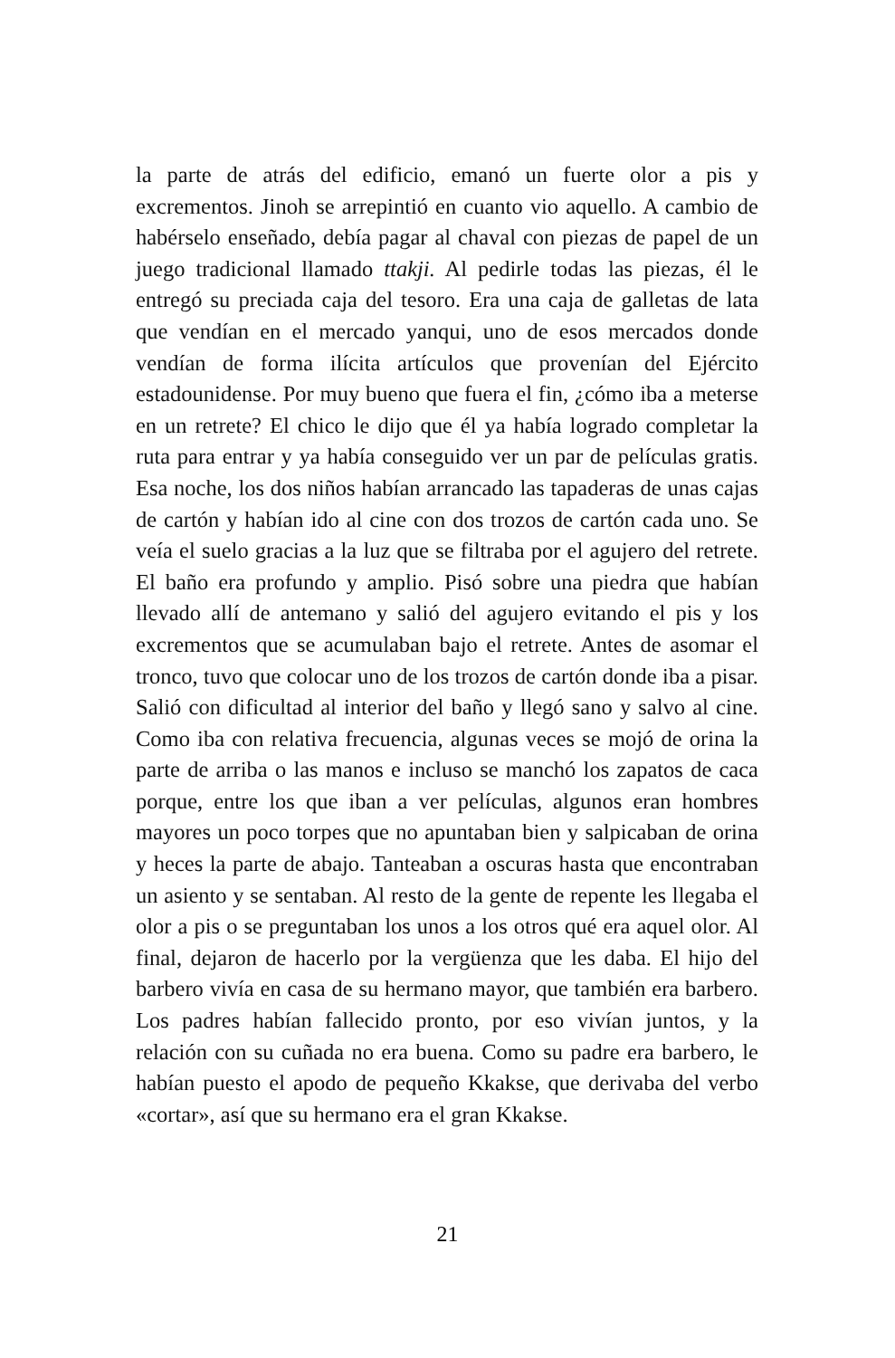la parte de atrás del edificio, emanó un fuerte olor a pis y excrementos. Jinoh se arrepintió en cuanto vio aquello. A cambio de habérselo enseñado, debía pagar al chaval con piezas de papel de un juego tradicional llamado ttakji. Al pedirle todas las piezas, él le entregó su preciada caja del tesoro. Era una caja de galletas de lata que vendían en el mercado yanqui, uno de esos mercados donde vendían de forma ilícita artículos que provenían del Ejército estadounidense. Por muy bueno que fuera el fin, ¿cómo iba a meterse en un retrete? El chico le dijo que él ya había logrado completar la ruta para entrar y ya había conseguido ver un par de películas gratis. Esa noche, los dos niños habían arrancado las tapaderas de unas cajas de cartón y habían ido al cine con dos trozos de cartón cada uno. Se veía el suelo gracias a la luz que se filtraba por el agujero del retrete. El baño era profundo y amplio. Pisó sobre una piedra que habían llevado allí de antemano y salió del agujero evitando el pis y los excrementos que se acumulaban bajo el retrete. Antes de asomar el tronco, tuvo que colocar uno de los trozos de cartón donde iba a pisar. Salió con dificultad al interior del baño y llegó sano y salvo al cine. Como iba con relativa frecuencia, algunas veces se mojó de orina la parte de arriba o las manos e incluso se manchó los zapatos de caca porque, entre los que iban a ver películas, algunos eran hombres mayores un poco torpes que no apuntaban bien y salpicaban de orina y heces la parte de abajo. Tanteaban a oscuras hasta que encontraban un asiento y se sentaban. Al resto de la gente de repente les llegaba el olor a pis o se preguntaban los unos a los otros qué era aquel olor. Al final, dejaron de hacerlo por la vergüenza que les daba. El hijo del barbero vivía en casa de su hermano mayor, que también era barbero. Los padres habían fallecido pronto, por eso vivían juntos, y la relación con su cuñada no era buena. Como su padre era barbero, le habían puesto el apodo de pequeño Kkakse, que derivaba del verbo «cortar», así que su hermano era el gran Kkakse.
21